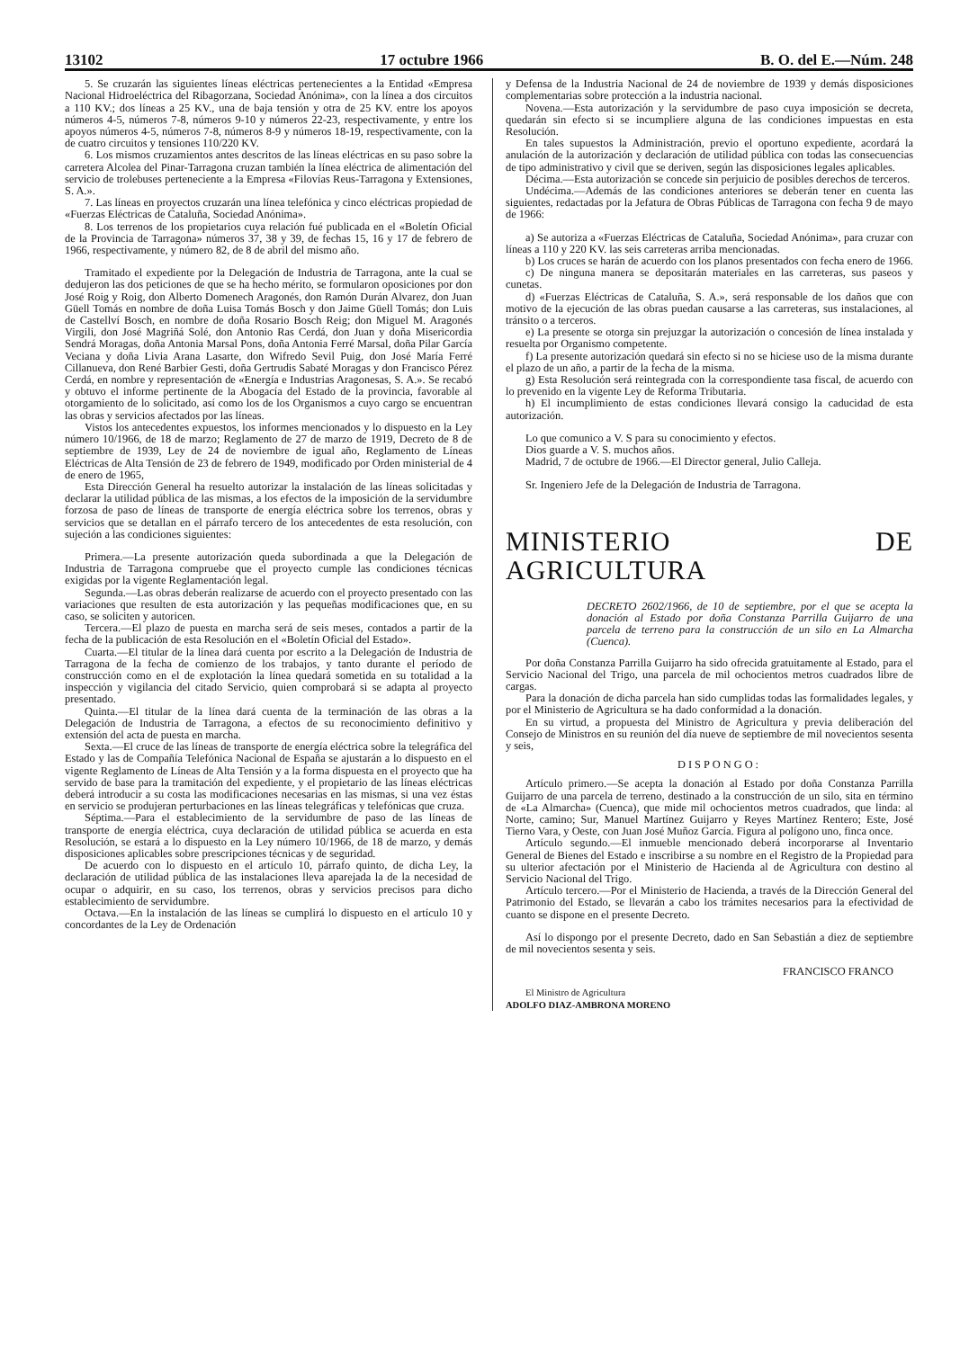13102 17 octubre 1966 B. O. del E.—Núm. 248
5. Se cruzarán las siguientes líneas eléctricas pertenecientes a la Entidad «Empresa Nacional Hidroeléctrica del Ribagorzana, Sociedad Anónima», con la línea a dos circuitos a 110 KV.; dos líneas a 25 KV., una de baja tensión y otra de 25 KV. entre los apoyos números 4-5, números 7-8, números 9-10 y números 22-23, respectivamente, y entre los apoyos números 4-5, números 7-8, números 8-9 y números 18-19, respectivamente, con la de cuatro circuitos y tensiones 110/220 KV.
6. Los mismos cruzamientos antes descritos de las líneas eléctricas en su paso sobre la carretera Alcolea del Pinar-Tarragona cruzan también la línea eléctrica de alimentación del servicio de trolebuses perteneciente a la Empresa «Filovías Reus-Tarragona y Extensiones, S. A.».
7. Las líneas en proyectos cruzarán una línea telefónica y cinco eléctricas propiedad de «Fuerzas Eléctricas de Cataluña, Sociedad Anónima».
8. Los terrenos de los propietarios cuya relación fué publicada en el «Boletín Oficial de la Provincia de Tarragona» números 37, 38 y 39, de fechas 15, 16 y 17 de febrero de 1966, respectivamente, y número 82, de 8 de abril del mismo año.
Tramitado el expediente por la Delegación de Industria de Tarragona, ante la cual se dedujeron las dos peticiones de que se ha hecho mérito, se formularon oposiciones por don José Roig y Roig, don Alberto Domenech Aragonés, don Ramón Durán Alvarez, don Juan Güell Tomás en nombre de doña Luisa Tomás Bosch y don Jaime Güell Tomás; don Luis de Castellví Bosch, en nombre de doña Rosario Bosch Reig; don Miguel M. Aragonés Virgili, don José Magriñá Solé, don Antonio Ras Cerdá, don Juan y doña Misericordia Sendrá Moragas, doña Antonia Marsal Pons, doña Antonia Ferré Marsal, doña Pilar García Veciana y doña Livia Arana Lasarte, don Wifredo Sevil Puig, don José María Ferré Cillanueva, don René Barbier Gesti, doña Gertrudis Sabaté Moragas y don Francisco Pérez Cerdá, en nombre y representación de «Energía e Industrias Aragonesas, S. A.». Se recabó y obtuvo el informe pertinente de la Abogacía del Estado de la provincia, favorable al otorgamiento de lo solicitado, así como los de los Organismos a cuyo cargo se encuentran las obras y servicios afectados por las líneas.
Vistos los antecedentes expuestos, los informes mencionados y lo dispuesto en la Ley número 10/1966, de 18 de marzo; Reglamento de 27 de marzo de 1919, Decreto de 8 de septiembre de 1939, Ley de 24 de noviembre de igual año, Reglamento de Líneas Eléctricas de Alta Tensión de 23 de febrero de 1949, modificado por Orden ministerial de 4 de enero de 1965,
Esta Dirección General ha resuelto autorizar la instalación de las líneas solicitadas y declarar la utilidad pública de las mismas, a los efectos de la imposición de la servidumbre forzosa de paso de líneas de transporte de energía eléctrica sobre los terrenos, obras y servicios que se detallan en el párrafo tercero de los antecedentes de esta resolución, con sujeción a las condiciones siguientes:
Primera.—La presente autorización queda subordinada a que la Delegación de Industria de Tarragona compruebe que el proyecto cumple las condiciones técnicas exigidas por la vigente Reglamentación legal.
Segunda.—Las obras deberán realizarse de acuerdo con el proyecto presentado con las variaciones que resulten de esta autorización y las pequeñas modificaciones que, en su caso, se soliciten y autoricen.
Tercera.—El plazo de puesta en marcha será de seis meses, contados a partir de la fecha de la publicación de esta Resolución en el «Boletín Oficial del Estado».
Cuarta.—El titular de la línea dará cuenta por escrito a la Delegación de Industria de Tarragona de la fecha de comienzo de los trabajos, y tanto durante el período de construcción como en el de explotación la línea quedará sometida en su totalidad a la inspección y vigilancia del citado Servicio, quien comprobará si se adapta al proyecto presentado.
Quinta.—El titular de la línea dará cuenta de la terminación de las obras a la Delegación de Industria de Tarragona, a efectos de su reconocimiento definitivo y extensión del acta de puesta en marcha.
Sexta.—El cruce de las líneas de transporte de energía eléctrica sobre la telegráfica del Estado y las de Compañía Telefónica Nacional de España se ajustarán a lo dispuesto en el vigente Reglamento de Líneas de Alta Tensión y a la forma dispuesta en el proyecto que ha servido de base para la tramitación del expediente, y el propietario de las líneas eléctricas deberá introducir a su costa las modificaciones necesarias en las mismas, si una vez éstas en servicio se produjeran perturbaciones en las líneas telegráficas y telefónicas que cruza.
Séptima.—Para el establecimiento de la servidumbre de paso de las líneas de transporte de energía eléctrica, cuya declaración de utilidad pública se acuerda en esta Resolución, se estará a lo dispuesto en la Ley número 10/1966, de 18 de marzo, y demás disposiciones aplicables sobre prescripciones técnicas y de seguridad.
De acuerdo con lo dispuesto en el artículo 10, párrafo quinto, de dicha Ley, la declaración de utilidad pública de las instalaciones lleva aparejada la de la necesidad de ocupar o adquirir, en su caso, los terrenos, obras y servicios precisos para dicho establecimiento de servidumbre.
Octava.—En la instalación de las líneas se cumplirá lo dispuesto en el artículo 10 y concordantes de la Ley de Ordenación
y Defensa de la Industria Nacional de 24 de noviembre de 1939 y demás disposiciones complementarias sobre protección a la industria nacional.
Novena.—Esta autorización y la servidumbre de paso cuya imposición se decreta, quedarán sin efecto si se incumpliere alguna de las condiciones impuestas en esta Resolución.
En tales supuestos la Administración, previo el oportuno expediente, acordará la anulación de la autorización y declaración de utilidad pública con todas las consecuencias de tipo administrativo y civil que se deriven, según las disposiciones legales aplicables.
Décima.—Esta autorización se concede sin perjuicio de posibles derechos de terceros.
Undécima.—Además de las condiciones anteriores se deberán tener en cuenta las siguientes, redactadas por la Jefatura de Obras Públicas de Tarragona con fecha 9 de mayo de 1966:
a) Se autoriza a «Fuerzas Eléctricas de Cataluña, Sociedad Anónima», para cruzar con líneas a 110 y 220 KV. las seis carreteras arriba mencionadas.
b) Los cruces se harán de acuerdo con los planos presentados con fecha enero de 1966.
c) De ninguna manera se depositarán materiales en las carreteras, sus paseos y cunetas.
d) «Fuerzas Eléctricas de Cataluña, S. A.», será responsable de los daños que con motivo de la ejecución de las obras puedan causarse a las carreteras, sus instalaciones, al tránsito o a terceros.
e) La presente se otorga sin prejuzgar la autorización o concesión de línea instalada y resuelta por Organismo competente.
f) La presente autorización quedará sin efecto si no se hiciese uso de la misma durante el plazo de un año, a partir de la fecha de la misma.
g) Esta Resolución será reintegrada con la correspondiente tasa fiscal, de acuerdo con lo prevenido en la vigente Ley de Reforma Tributaria.
h) El incumplimiento de estas condiciones llevará consigo la caducidad de esta autorización.
Lo que comunico a V. S para su conocimiento y efectos.
Dios guarde a V. S. muchos años.
Madrid, 7 de octubre de 1966.—El Director general, Julio Calleja.
Sr. Ingeniero Jefe de la Delegación de Industria de Tarragona.
MINISTERIO DE AGRICULTURA
DECRETO 2602/1966, de 10 de septiembre, por el que se acepta la donación al Estado por doña Constanza Parrilla Guijarro de una parcela de terreno para la construcción de un silo en La Almarcha (Cuenca).
Por doña Constanza Parrilla Guijarro ha sido ofrecida gratuitamente al Estado, para el Servicio Nacional del Trigo, una parcela de mil ochocientos metros cuadrados libre de cargas.
Para la donación de dicha parcela han sido cumplidas todas las formalidades legales, y por el Ministerio de Agricultura se ha dado conformidad a la donación.
En su virtud, a propuesta del Ministro de Agricultura y previa deliberación del Consejo de Ministros en su reunión del día nueve de septiembre de mil novecientos sesenta y seis,
DISPONGO:
Artículo primero.—Se acepta la donación al Estado por doña Constanza Parrilla Guijarro de una parcela de terreno, destinado a la construcción de un silo, sita en término de «La Almarcha» (Cuenca), que mide mil ochocientos metros cuadrados, que linda: al Norte, camino; Sur, Manuel Martínez Guijarro y Reyes Martínez Rentero; Este, José Tierno Vara, y Oeste, con Juan José Muñoz García. Figura al polígono uno, finca once.
Artículo segundo.—El inmueble mencionado deberá incorporarse al Inventario General de Bienes del Estado e inscribirse a su nombre en el Registro de la Propiedad para su ulterior afectación por el Ministerio de Hacienda al de Agricultura con destino al Servicio Nacional del Trigo.
Artículo tercero.—Por el Ministerio de Hacienda, a través de la Dirección General del Patrimonio del Estado, se llevarán a cabo los trámites necesarios para la efectividad de cuanto se dispone en el presente Decreto.
Así lo dispongo por el presente Decreto, dado en San Sebastián a diez de septiembre de mil novecientos sesenta y seis.
FRANCISCO FRANCO
El Ministro de Agricultura
ADOLFO DIAZ-AMBRONA MORENO